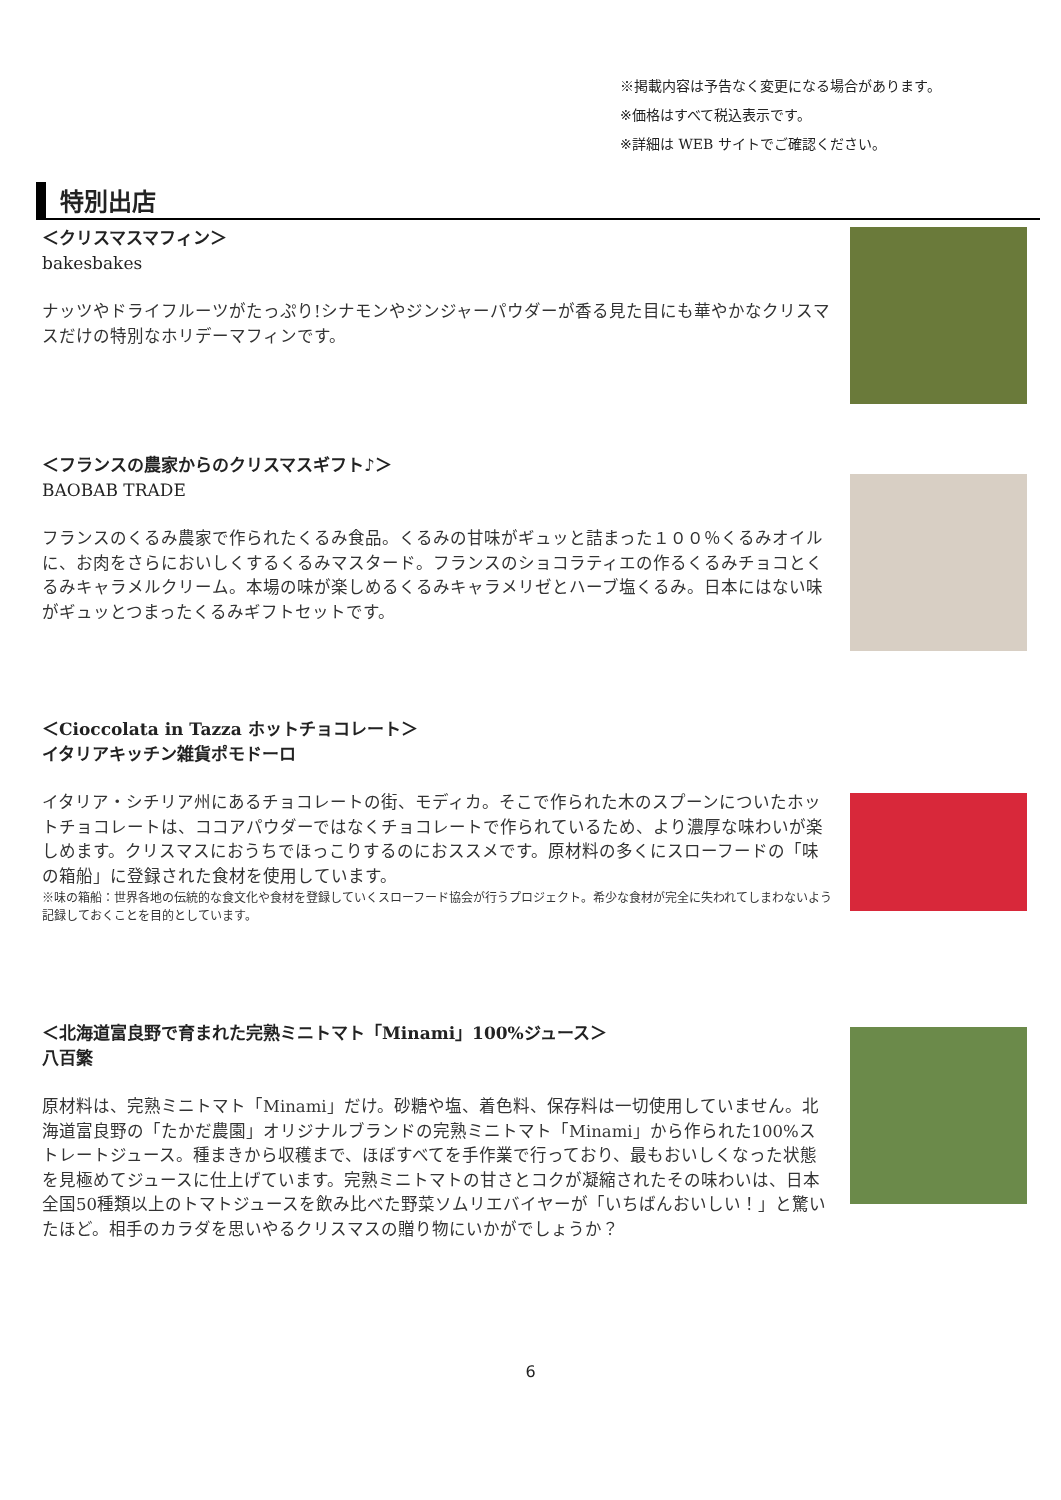※掲載内容は予告なく変更になる場合があります。
※価格はすべて税込表示です。
※詳細は WEB サイトでご確認ください。
特別出店
＜クリスマスマフィン＞
bakesbakes
ナッツやドライフルーツがたっぷり!シナモンやジンジャーパウダーが香る見た目にも華やかなクリスマスだけの特別なホリデーマフィンです。
＜フランスの農家からのクリスマスギフト♪＞
BAOBAB TRADE
フランスのくるみ農家で作られたくるみ食品。くるみの甘味がギュッと詰まった１００％くるみオイルに、お肉をさらにおいしくするくるみマスタード。フランスのショコラティエの作るくるみチョコとくるみキャラメルクリーム。本場の味が楽しめるくるみキャラメリゼとハーブ塩くるみ。日本にはない味がギュッとつまったくるみギフトセットです。
＜Cioccolata in Tazza ホットチョコレート＞
イタリアキッチン雑貨ポモドーロ
イタリア・シチリア州にあるチョコレートの街、モディカ。そこで作られた木のスプーンについたホットチョコレートは、ココアパウダーではなくチョコレートで作られているため、より濃厚な味わいが楽しめます。クリスマスにおうちでほっこりするのにおススメです。原材料の多くにスローフードの「味の箱船」に登録された食材を使用しています。
※味の箱船：世界各地の伝統的な食文化や食材を登録していくスローフード協会が行うプロジェクト。希少な食材が完全に失われてしまわないよう記録しておくことを目的としています。
＜北海道富良野で育まれた完熟ミニトマト「Minami」100%ジュース＞
八百繁
原材料は、完熟ミニトマト「Minami」だけ。砂糖や塩、着色料、保存料は一切使用していません。北海道富良野の「たかだ農園」オリジナルブランドの完熟ミニトマト「Minami」から作られた100%ストレートジュース。種まきから収穫まで、ほぼすべてを手作業で行っており、最もおいしくなった状態を見極めてジュースに仕上げています。完熟ミニトマトの甘さとコクが凝縮されたその味わいは、日本全国50種類以上のトマトジュースを飲み比べた野菜ソムリエバイヤーが「いちばんおいしい！」と驚いたほど。相手のカラダを思いやるクリスマスの贈り物にいかがでしょうか？
6